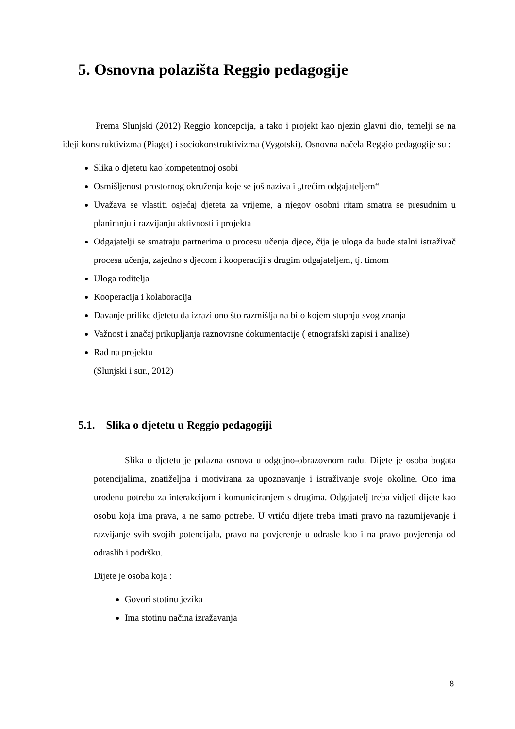5. Osnovna polazišta Reggio pedagogije
Prema Slunjski (2012) Reggio koncepcija, a tako i projekt kao njezin glavni dio, temelji se na ideji konstruktivizma (Piaget) i sociokonstruktivizma (Vygotski). Osnovna načela Reggio pedagogije su :
Slika o djetetu kao kompetentnoj osobi
Osmišljenost prostornog okruženja koje se još naziva i „trećim odgajateljem“
Uvažava se vlastiti osjećaj djeteta za vrijeme, a njegov osobni ritam smatra se presudnim u planiranju i razvijanju aktivnosti i projekta
Odgajatelji se smatraju partnerima u procesu učenja djece, čija je uloga da bude stalni istraživač procesa učenja, zajedno s djecom i kooperaciji s drugim odgajateljem, tj. timom
Uloga roditelja
Kooperacija i kolaboracija
Davanje prilike djetetu da izrazi ono što razmišlja na bilo kojem stupnju svog znanja
Važnost i značaj prikupljanja raznovrsne dokumentacije ( etnografski zapisi i analize)
Rad na projektu
(Slunjski i sur., 2012)
5.1. Slika o djetetu u Reggio pedagogiji
Slika o djetetu je polazna osnova u odgojno-obrazovnom radu. Dijete je osoba bogata potencijalima, znatiželjna i motivirana za upoznavanje i istraživanje svoje okoline. Ono ima urođenu potrebu za interakcijom i komuniciranjem s drugima. Odgajatelj treba vidjeti dijete kao osobu koja ima prava, a ne samo potrebe. U vrtiću dijete treba imati pravo na razumijevanje i razvijanje svih svojih potencijala, pravo na povjerenje u odrasle kao i na pravo povjerenja od odraslih i podršku.
Dijete je osoba koja :
Govori stotinu jezika
Ima stotinu načina izražavanja
8